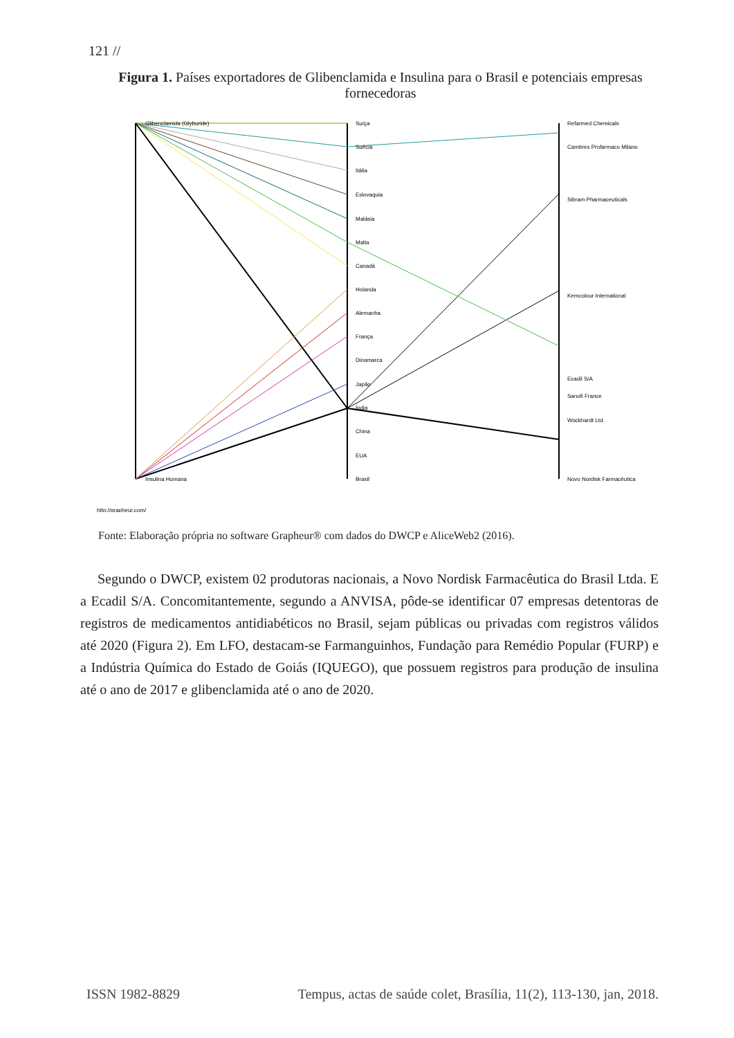121 //
Figura 1. Países exportadores de Glibenclamida e Insulina para o Brasil e potenciais empresas fornecedoras
Glibenclamida (Glyburide)
Insulina Humana
Suíça
Suécia
Itália
Eslovaquia
Malásia
Malta
Canadá
Holanda
Alemanha
França
Dinamarca
Japão
Índia
China
EUA
Brasil
Refarmed Chemicals
Cambrex Profarmaco Milano
Sibram Pharmaceuticals
Kemcolour International
Ecadil S/A
Sanofi France
Wockhardt Ltd.
Novo Nordisk Farmacêutica
http://grapheur.com/
Fonte: Elaboração própria no software Grapheur® com dados do DWCP e AliceWeb2 (2016).
Segundo o DWCP, existem 02 produtoras nacionais, a Novo Nordisk Farmacêutica do Brasil Ltda. E a Ecadil S/A. Concomitantemente, segundo a ANVISA, pôde-se identificar 07 empresas detentoras de registros de medicamentos antidiabéticos no Brasil, sejam públicas ou privadas com registros válidos até 2020 (Figura 2). Em LFO, destacam-se Farmanguinhos, Fundação para Remédio Popular (FURP) e a Indústria Química do Estado de Goiás (IQUEGO), que possuem registros para produção de insulina até o ano de 2017 e glibenclamida até o ano de 2020.
ISSN 1982-8829 Tempus, actas de saúde colet, Brasília, 11(2), 113-130, jan, 2018.